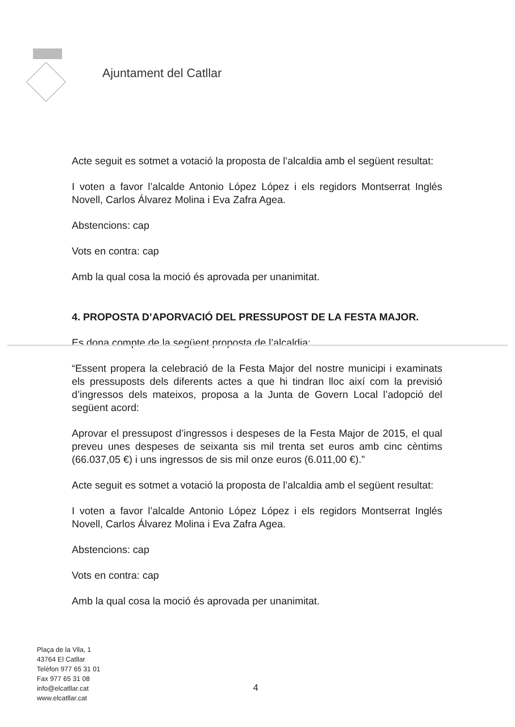Ajuntament del Catllar
Acte seguit es sotmet a votació la proposta de l’alcaldia amb el següent resultat:
I voten a favor l’alcalde Antonio López López i els regidors Montserrat Inglés Novell, Carlos Álvarez Molina i Eva Zafra Agea.
Abstencions: cap
Vots en contra: cap
Amb la qual cosa la moció és aprovada per unanimitat.
4. PROPOSTA D’APORVACIÓ DEL PRESSUPOST DE LA FESTA MAJOR.
Es dona compte de la següent proposta de l’alcaldia:
“Essent propera la celebració de la Festa Major del nostre municipi i examinats els pressuposts dels diferents actes a que hi tindran lloc així com la previsió d’ingressos dels mateixos, proposa a la Junta de Govern Local l’adopció del següent acord:
Aprovar el pressupost d’ingressos i despeses de la Festa Major de 2015, el qual preveu unes despeses de seixanta sis mil trenta set euros amb cinc cèntims (66.037,05 €) i uns ingressos de sis mil onze euros (6.011,00 €).”
Acte seguit es sotmet a votació la proposta de l’alcaldia amb el següent resultat:
I voten a favor l’alcalde Antonio López López i els regidors Montserrat Inglés Novell, Carlos Álvarez Molina i Eva Zafra Agea.
Abstencions: cap
Vots en contra: cap
Amb la qual cosa la moció és aprovada per unanimitat.
Plaça de la Vila, 1
43764 El Catllar
Telèfon 977 65 31 01
Fax 977 65 31 08
info@elcatllar.cat
www.elcatllar.cat
4